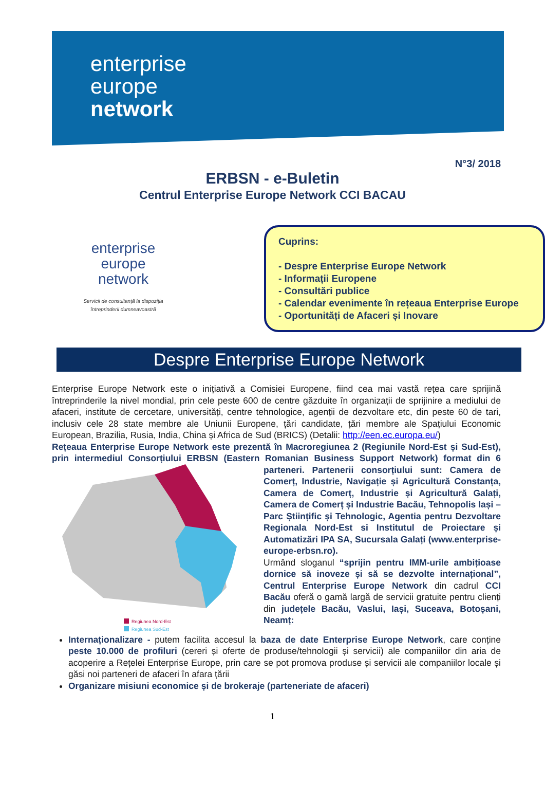enterprise
europe
network
N°3/ 2018
ERBSN - e-Buletin
Centrul Enterprise Europe Network CCI BACAU
enterprise
europe
network
Servicii de consultanță la dispoziția
întreprinderii dumneavoastră
Cuprins:
- Despre Enterprise Europe Network
- Informații Europene
- Consultări publice
- Calendar evenimente în rețeaua Enterprise Europe
- Oportunități de Afaceri și Inovare
Despre Enterprise Europe Network
Enterprise Europe Network este o inițiativă a Comisiei Europene, fiind cea mai vastă rețea care sprijină întreprinderile la nivel mondial, prin cele peste 600 de centre găzduite în organizații de sprijinire a mediului de afaceri, institute de cercetare, universități, centre tehnologice, agenții de dezvoltare etc, din peste 60 de tari, inclusiv cele 28 state membre ale Uniunii Europene, țări candidate, țări membre ale Spațiului Economic European, Brazilia, Rusia, India, China și Africa de Sud (BRICS) (Detalii: http://een.ec.europa.eu/)
Rețeaua Enterprise Europe Network este prezentă în Macroregiunea 2 (Regiunile Nord-Est și Sud-Est), prin intermediul Consorțiului ERBSN (Eastern Romanian Business Support Network)
Regiunea Nord-Est
Regiunea Sud-Est
format din 6 parteneri. Partenerii consorțiului sunt: Camera de Comerț, Industrie, Navigație și Agricultură Constanța, Camera de Comerț, Industrie și Agricultură Galați, Camera de Comerț și Industrie Bacău, Tehnopolis Iași – Parc Științific și Tehnologic, Agentia pentru Dezvoltare Regionala Nord-Est si Institutul de Proiectare și Automatizări IPA SA, Sucursala Galați (www.enterprise-europe-erbsn.ro).
Urmând sloganul “sprijin pentru IMM-urile ambițioase dornice să inoveze și să se dezvolte internațional”, Centrul Enterprise Europe Network din cadrul CCI Bacău oferă o gamă largă de servicii gratuite pentru clienți din județele Bacău, Vaslui, Iași, Suceava, Botoșani, Neamț:
Internaționalizare - putem facilita accesul la baza de date Enterprise Europe Network, care conține peste 10.000 de profiluri (cereri și oferte de produse/tehnologii și servicii) ale companiilor din aria de acoperire a Rețelei Enterprise Europe, prin care se pot promova produse și servicii ale companiilor locale și găsi noi parteneri de afaceri în afara țării
Organizare misiuni economice și de brokeraje (parteneriate de afaceri)
1